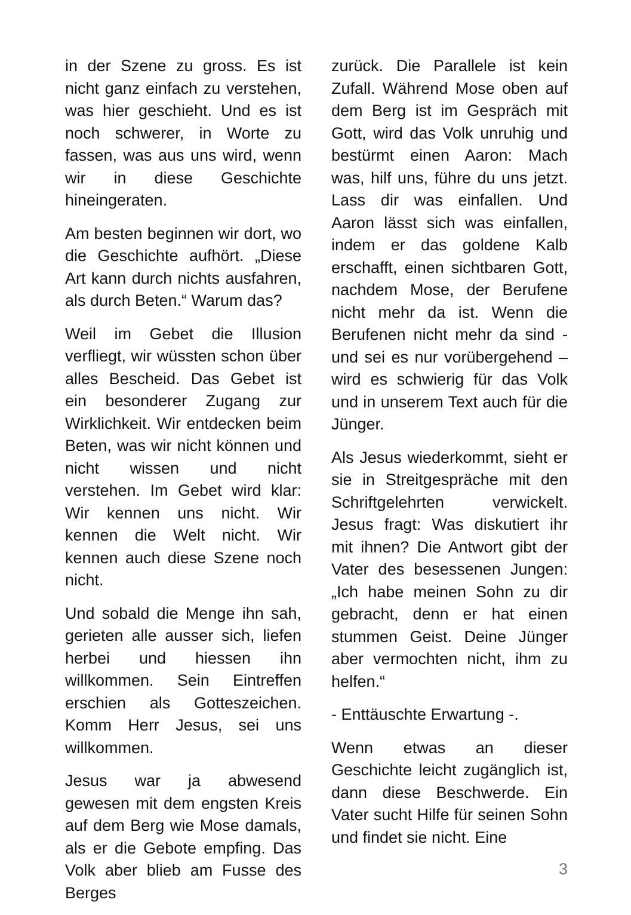in der Szene zu gross. Es ist nicht ganz einfach zu verstehen, was hier geschieht. Und es ist noch schwerer, in Worte zu fassen, was aus uns wird, wenn wir in diese Geschichte hineingeraten.
Am besten beginnen wir dort, wo die Geschichte aufhört. „Diese Art kann durch nichts ausfahren, als durch Beten.“ Warum das?
Weil im Gebet die Illusion verfliegt, wir wüssten schon über alles Bescheid. Das Gebet ist ein besonderer Zugang zur Wirklichkeit. Wir entdecken beim Beten, was wir nicht können und nicht wissen und nicht verstehen. Im Gebet wird klar: Wir kennen uns nicht. Wir kennen die Welt nicht. Wir kennen auch diese Szene noch nicht.
Und sobald die Menge ihn sah, gerieten alle ausser sich, liefen herbei und hiessen ihn willkommen. Sein Eintreffen erschien als Gotteszeichen. Komm Herr Jesus, sei uns willkommen.
Jesus war ja abwesend gewesen mit dem engsten Kreis auf dem Berg wie Mose damals, als er die Gebote empfing. Das Volk aber blieb am Fusse des Berges
zurück. Die Parallele ist kein Zufall. Während Mose oben auf dem Berg ist im Gespräch mit Gott, wird das Volk unruhig und bestürmt einen Aaron: Mach was, hilf uns, führe du uns jetzt. Lass dir was einfallen. Und Aaron lässt sich was einfallen, indem er das goldene Kalb erschafft, einen sichtbaren Gott, nachdem Mose, der Berufene nicht mehr da ist. Wenn die Berufenen nicht mehr da sind - und sei es nur vorübergehend – wird es schwierig für das Volk und in unserem Text auch für die Jünger.
Als Jesus wiederkommt, sieht er sie in Streitgespräche mit den Schriftgelehrten verwickelt. Jesus fragt: Was diskutiert ihr mit ihnen? Die Antwort gibt der Vater des besessenen Jungen: „Ich habe meinen Sohn zu dir gebracht, denn er hat einen stummen Geist. Deine Jünger aber vermochten nicht, ihm zu helfen.“
- Enttäuschte Erwartung -.
Wenn etwas an dieser Geschichte leicht zugänglich ist, dann diese Beschwerde. Ein Vater sucht Hilfe für seinen Sohn und findet sie nicht. Eine
3